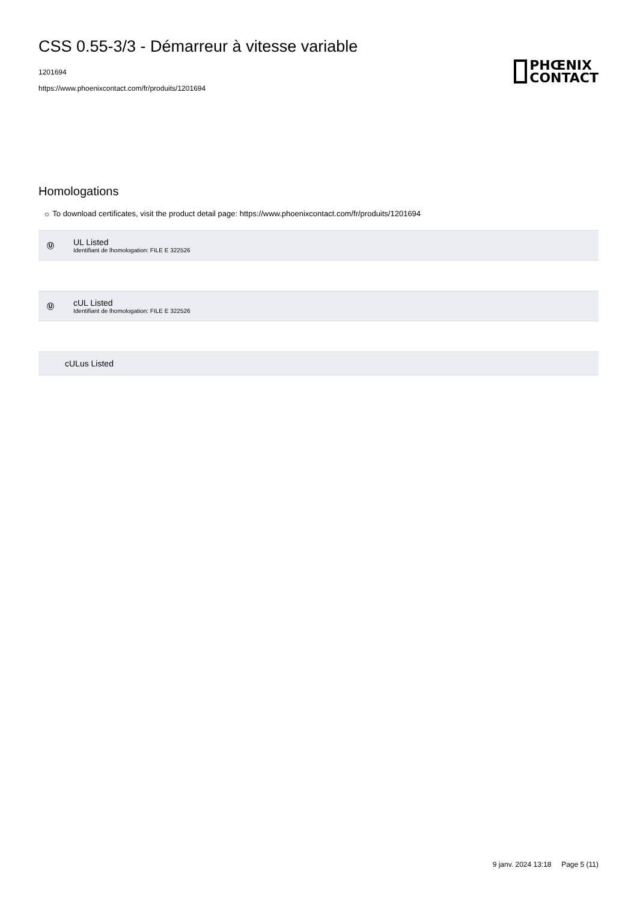CSS 0.55-3/3 - Démarreur à vitesse variable
1201694
https://www.phoenixcontact.com/fr/produits/1201694
PHŒNIX
CONTACT
Homologations
☼ To download certificates, visit the product detail page: https://www.phoenixcontact.com/fr/produits/1201694
Ⓤ
UL Listed
Identifiant de lhomologation: FILE E 322526
Ⓤ
cUL Listed
Identifiant de lhomologation: FILE E 322526
cULus Listed
9 janv. 2024 13:18 Page 5 (11)